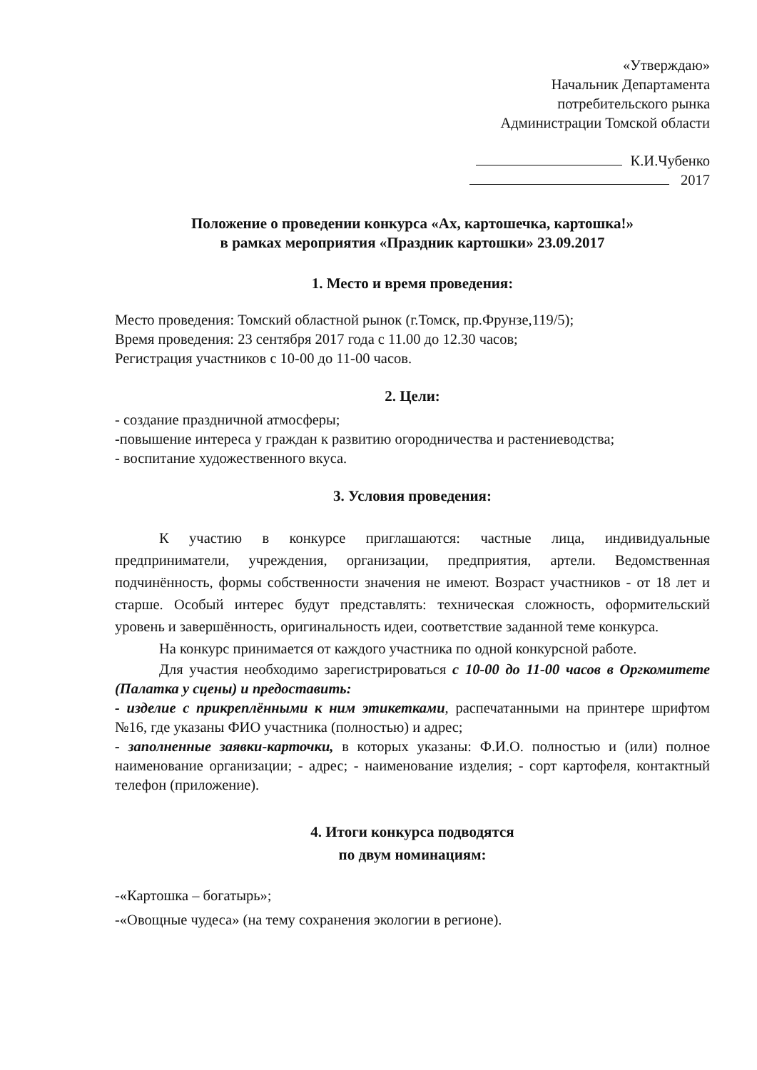«Утверждаю»
Начальник Департамента
потребительского рынка
Администрации Томской области
К.И.Чубенко
2017
Положение о проведении конкурса «Ах, картошечка, картошка!»
в рамках мероприятия «Праздник картошки» 23.09.2017
1. Место и время проведения:
Место проведения: Томский областной рынок (г.Томск, пр.Фрунзе,119/5);
Время проведения: 23 сентября 2017 года с 11.00 до 12.30 часов;
Регистрация участников с 10-00 до 11-00 часов.
2. Цели:
- создание праздничной атмосферы;
-повышение интереса у граждан к развитию огородничества и растениеводства;
- воспитание художественного вкуса.
3. Условия проведения:
К участию в конкурсе приглашаются: частные лица, индивидуальные предприниматели, учреждения, организации, предприятия, артели. Ведомственная подчинённость, формы собственности значения не имеют. Возраст участников - от 18 лет и старше. Особый интерес будут представлять: техническая сложность, оформительский уровень и завершённость, оригинальность идеи, соответствие заданной теме конкурса.
На конкурс принимается от каждого участника по одной конкурсной работе.
Для участия необходимо зарегистрироваться с 10-00 до 11-00 часов в Оргкомитете (Палатка у сцены) и предоставить:
- изделие с прикреплёнными к ним этикетками, распечатанными на принтере шрифтом №16, где указаны ФИО участника (полностью) и адрес;
- заполненные заявки-карточки, в которых указаны: Ф.И.О. полностью и (или) полное наименование организации; - адрес; - наименование изделия; - сорт картофеля, контактный телефон (приложение).
4. Итоги конкурса подводятся
по двум номинациям:
-«Картошка – богатырь»;
-«Овощные чудеса» (на тему сохранения экологии в регионе).